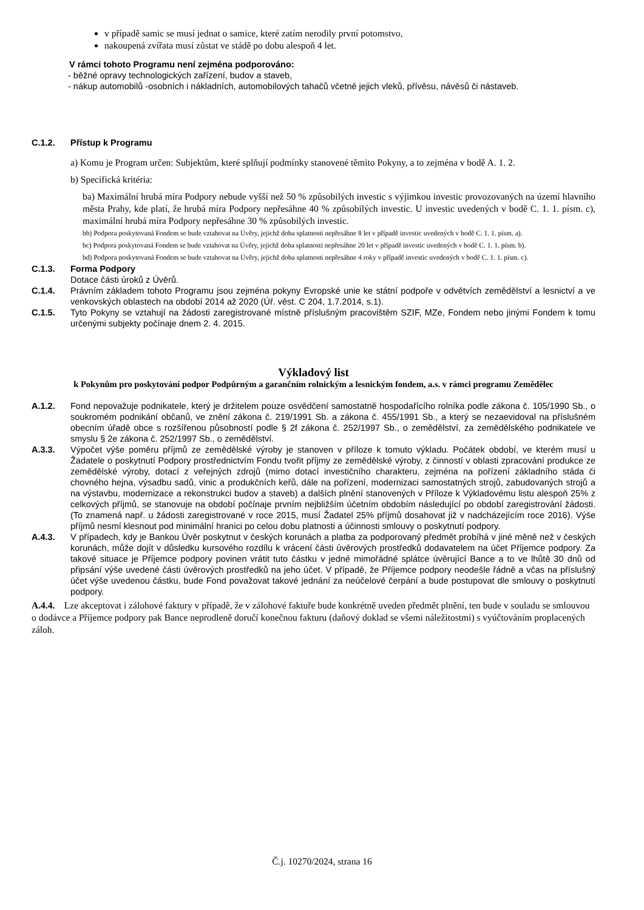v případě samic se musí jednat o samice, které zatím nerodily první potomstvo,
nakoupená zvířata musí zůstat ve stádě po dobu alespoň 4 let.
V rámci tohoto Programu není zejména podporováno:
- běžné opravy technologických zařízení, budov a staveb,
- nákup automobilů -osobních i nákladních, automobilových tahačů včetně jejich vleků, přívěsu, návěsů či nástaveb.
C.1.2. Přístup k Programu
a) Komu je Program určen: Subjektům, které splňují podmínky stanovené těmito Pokyny, a to zejména v bodě A. 1. 2.
b) Specifická kritéria:
ba) Maximální hrubá míra Podpory nebude vyšší než 50 % způsobilých investic s výjimkou investic provozovaných na území hlavního města Prahy, kde platí, že hrubá míra Podpory nepřesáhne 40 % způsobilých investic. U investic uvedených v bodě C. 1. 1. písm. c), maximální hrubá míra Podpory nepřesáhne 30 % způsobilých investic.
bb) Podpora poskytovaná Fondem se bude vztahovat na Úvěry, jejichž doba splatnosti nepřesáhne 8 let v případě investic uvedených v bodě C. 1. 1. písm. a).
bc) Podpora poskytovaná Fondem se bude vztahovat na Úvěry, jejichž doba splatnosti nepřesáhne 20 let v případě investic uvedených v bodě C. 1. 1. písm. b).
bd) Podpora poskytovaná Fondem se bude vztahovat na Úvěry, jejichž doba splatnosti nepřesáhne 4 roky v případě investic uvedených v bodě C. 1. 1. písm. c).
C.1.3. Forma Podpory
Dotace části úroků z Úvěrů.
C.1.4. Právním základem tohoto Programu jsou zejména pokyny Evropské unie ke státní podpoře v odvětvích zemědělství a lesnictví a ve venkovských oblastech na období 2014 až 2020 (Úř. věst. C 204, 1.7.2014, s.1).
C.1.5. Tyto Pokyny se vztahují na žádosti zaregistrované místně příslušným pracovištěm SZIF, MZe, Fondem nebo jinými Fondem k tomu určenými subjekty počínaje dnem 2. 4. 2015.
Výkladový list
k Pokynům pro poskytování podpor Podpůrným a garančním rolnickým a lesnickým fondem, a.s. v rámci programu Zemědělec
A.1.2. Fond nepovažuje podnikatele, který je držitelem pouze osvědčení samostatně hospodařícího rolníka podle zákona č. 105/1990 Sb., o soukromém podnikání občanů, ve znění zákona č. 219/1991 Sb. a zákona č. 455/1991 Sb., a který se nezaevidoval na příslušném obecním úřadě obce s rozšířenou působností podle § 2f zákona č. 252/1997 Sb., o zemědělství, za zemědělského podnikatele ve smyslu § 2e zákona č. 252/1997 Sb., o zemědělství.
A.3.3. Výpočet výše poměru příjmů ze zemědělské výroby je stanoven v příloze k tomuto výkladu. Počátek období, ve kterém musí u Žadatele o poskytnutí Podpory prostřednictvím Fondu tvořit příjmy ze zemědělské výroby, z činností v oblasti zpracování produkce ze zemědělské výroby, dotací z veřejných zdrojů (mimo dotací investičního charakteru, zejména na pořízení základního stáda či chovného hejna, výsadbu sadů, vinic a produkčních keřů, dále na pořízení, modernizaci samostatných strojů, zabudovaných strojů a na výstavbu, modernizace a rekonstrukci budov a staveb) a dalších plnění stanovených v Příloze k Výkladovému listu alespoň 25% z celkových příjmů, se stanovuje na období počínaje prvním nejbližším účetním obdobím následující po období zaregistrování žádosti. (To znamená např. u žádosti zaregistrované v roce 2015, musí Žadatel 25% příjmů dosahovat již v nadcházejícím roce 2016). Výše příjmů nesmí klesnout pod minimální hranici po celou dobu platnosti a účinnosti smlouvy o poskytnutí podpory.
A.4.3. V případech, kdy je Bankou Úvěr poskytnut v českých korunách a platba za podporovaný předmět probíhá v jiné měně než v českých korunách, může dojít v důsledku kursového rozdílu k vrácení části úvěrových prostředků dodavatelem na účet Příjemce podpory. Za takové situace je Příjemce podpory povinen vrátit tuto částku v jedné mimořádné splátce úvěrující Bance a to ve lhůtě 30 dnů od připsání výše uvedené části úvěrových prostředků na jeho účet. V případě, že Příjemce podpory neodešle řádně a včas na příslušný účet výše uvedenou částku, bude Fond považovat takové jednání za neúčelové čerpání a bude postupovat dle smlouvy o poskytnutí podpory.
A.4.4. Lze akceptovat i zálohové faktury v případě, že v zálohové faktuře bude konkrétně uveden předmět plnění, ten bude v souladu se smlouvou o dodávce a Příjemce podpory pak Bance neprodleně doručí konečnou fakturu (daňový doklad se všemi náležitostmi) s vyúčtováním proplacených záloh.
Č.j. 10270/2024, strana 16